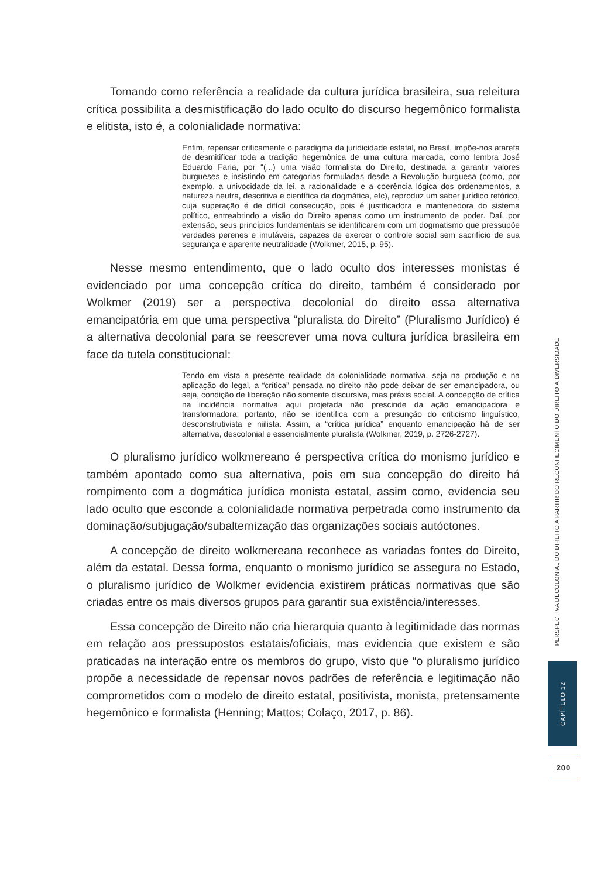Tomando como referência a realidade da cultura jurídica brasileira, sua releitura crítica possibilita a desmistificação do lado oculto do discurso hegemônico formalista e elitista, isto é, a colonialidade normativa:
Enfim, repensar criticamente o paradigma da juridicidade estatal, no Brasil, impõe-nos atarefa de desmitificar toda a tradição hegemônica de uma cultura marcada, como lembra José Eduardo Faria, por “(...) uma visão formalista do Direito, destinada a garantir valores burgueses e insistindo em categorias formuladas desde a Revolução burguesa (como, por exemplo, a univocidade da lei, a racionalidade e a coerência lógica dos ordenamentos, a natureza neutra, descritiva e científica da dogmática, etc), reproduz um saber jurídico retórico, cuja superação é de difícil consecução, pois é justificadora e mantenedora do sistema político, entreabrindo a visão do Direito apenas como um instrumento de poder. Daí, por extensão, seus princípios fundamentais se identificarem com um dogmatismo que pressupõe verdades perenes e imutáveis, capazes de exercer o controle social sem sacrifício de sua segurança e aparente neutralidade (Wolkmer, 2015, p. 95).
Nesse mesmo entendimento, que o lado oculto dos interesses monistas é evidenciado por uma concepção crítica do direito, também é considerado por Wolkmer (2019) ser a perspectiva decolonial do direito essa alternativa emancipatória em que uma perspectiva “pluralista do Direito” (Pluralismo Jurídico) é a alternativa decolonial para se reescrever uma nova cultura jurídica brasileira em face da tutela constitucional:
Tendo em vista a presente realidade da colonialidade normativa, seja na produção e na aplicação do legal, a “crítica” pensada no direito não pode deixar de ser emancipadora, ou seja, condição de liberação não somente discursiva, mas práxis social. A concepção de crítica na incidência normativa aqui projetada não prescinde da ação emancipadora e transformadora; portanto, não se identifica com a presunção do criticismo linguístico, desconstrutivista e niilista. Assim, a “crítica jurídica” enquanto emancipação há de ser alternativa, descolonial e essencialmente pluralista (Wolkmer, 2019, p. 2726-2727).
O pluralismo jurídico wolkmereano é perspectiva crítica do monismo jurídico e também apontado como sua alternativa, pois em sua concepção do direito há rompimento com a dogmática jurídica monista estatal, assim como, evidencia seu lado oculto que esconde a colonialidade normativa perpetrada como instrumento da dominação/subjugação/subalternização das organizações sociais autóctones.
A concepção de direito wolkmereana reconhece as variadas fontes do Direito, além da estatal. Dessa forma, enquanto o monismo jurídico se assegura no Estado, o pluralismo jurídico de Wolkmer evidencia existirem práticas normativas que são criadas entre os mais diversos grupos para garantir sua existência/interesses.
Essa concepção de Direito não cria hierarquia quanto à legitimidade das normas em relação aos pressupostos estatais/oficiais, mas evidencia que existem e são praticadas na interação entre os membros do grupo, visto que “o pluralismo jurídico propõe a necessidade de repensar novos padrões de referência e legitimação não comprometidos com o modelo de direito estatal, positivista, monista, pretensamente hegemônico e formalista (Henning; Mattos; Colaço, 2017, p. 86).
PERSPECTIVA DECOLONIAL DO DIREITO A PARTIR DO RECONHECIMENTO DO DIREITO À DIVERSIDADE
CAPÍTULO 12
200